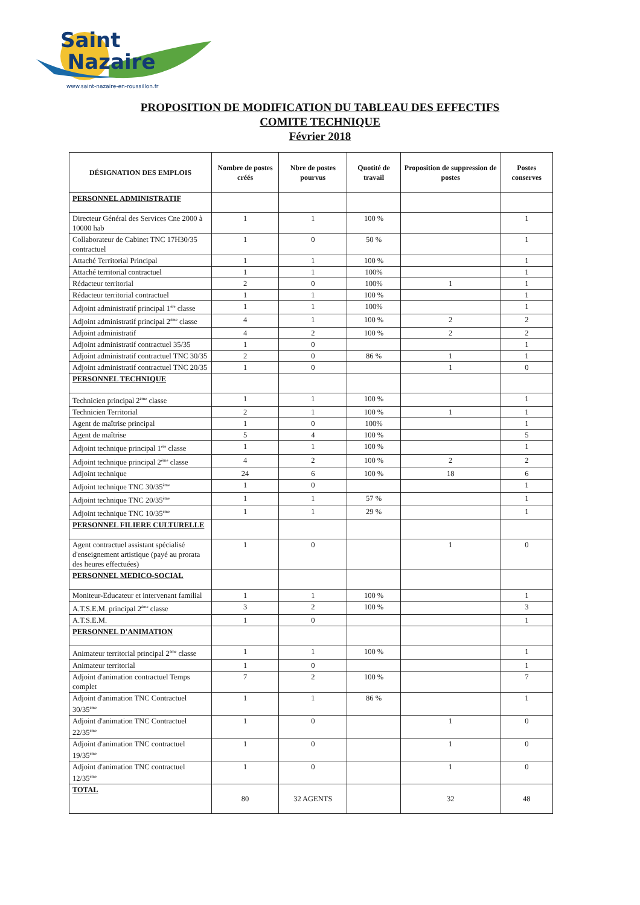Saint
Nazaire
www.saint-nazaire-en-roussillon.fr
PROPOSITION DE MODIFICATION DU TABLEAU DES EFFECTIFS
COMITE TECHNIQUE
Février 2018
| DÉSIGNATION DES EMPLOIS | Nombre de postes créés | Nbre de postes pourvus | Quotité de travail | Proposition de suppression de postes | Postes conserves |
| --- | --- | --- | --- | --- | --- |
| PERSONNEL ADMINISTRATIF | | | | | |
| Directeur Général des Services Cne 2000 à 10000 hab | 1 | 1 | 100 % | | 1 |
| Collaborateur de Cabinet TNC 17H30/35 contractuel | 1 | 0 | 50 % | | 1 |
| Attaché Territorial Principal | 1 | 1 | 100 % | | 1 |
| Attaché territorial contractuel | 1 | 1 | 100% | | 1 |
| Rédacteur territorial | 2 | 0 | 100% | 1 | 1 |
| Rédacteur territorial contractuel | 1 | 1 | 100 % | | 1 |
| Adjoint administratif principal 1<sup>ère</sup> classe | 1 | 1 | 100% | | 1 |
| Adjoint administratif principal 2<sup>ème</sup> classe | 4 | 1 | 100 % | 2 | 2 |
| Adjoint administratif | 4 | 2 | 100 % | 2 | 2 |
| Adjoint administratif contractuel 35/35 | 1 | 0 | | | 1 |
| Adjoint administratif contractuel TNC 30/35 | 2 | 0 | 86 % | 1 | 1 |
| Adjoint administratif contractuel TNC 20/35 | 1 | 0 | | 1 | 0 |
| PERSONNEL TECHNIQUE | | | | | |
| Technicien principal 2<sup>ème</sup> classe | 1 | 1 | 100 % | | 1 |
| Technicien Territorial | 2 | 1 | 100 % | 1 | 1 |
| Agent de maîtrise principal | 1 | 0 | 100% | | 1 |
| Agent de maîtrise | 5 | 4 | 100 % | | 5 |
| Adjoint technique principal 1<sup>ère</sup> classe | 1 | 1 | 100 % | | 1 |
| Adjoint technique principal 2<sup>ème</sup> classe | 4 | 2 | 100 % | 2 | 2 |
| Adjoint technique | 24 | 6 | 100 % | 18 | 6 |
| Adjoint technique TNC 30/35<sup>ème</sup> | 1 | 0 | | | 1 |
| Adjoint technique TNC 20/35<sup>ème</sup> | 1 | 1 | 57 % | | 1 |
| Adjoint technique TNC 10/35<sup>ème</sup> | 1 | 1 | 29 % | | 1 |
| PERSONNEL FILIERE CULTURELLE | | | | | |
| Agent contractuel assistant spécialisé d'enseignement artistique (payé au prorata des heures effectuées) | 1 | 0 | | 1 | 0 |
| PERSONNEL MEDICO-SOCIAL | | | | | |
| Moniteur-Educateur et intervenant familial | 1 | 1 | 100 % | | 1 |
| A.T.S.E.M. principal 2<sup>ème</sup> classe | 3 | 2 | 100 % | | 3 |
| A.T.S.E.M. | 1 | 0 | | | 1 |
| PERSONNEL D'ANIMATION | | | | | |
| Animateur territorial principal 2<sup>ème</sup> classe | 1 | 1 | 100 % | | 1 |
| Animateur territorial | 1 | 0 | | | 1 |
| Adjoint d'animation contractuel Temps complet | 7 | 2 | 100 % | | 7 |
| Adjoint d'animation TNC Contractuel 30/35<sup>ème</sup> | 1 | 1 | 86 % | | 1 |
| Adjoint d'animation TNC Contractuel 22/35<sup>ème</sup> | 1 | 0 | | 1 | 0 |
| Adjoint d'animation TNC contractuel 19/35<sup>ème</sup> | 1 | 0 | | 1 | 0 |
| Adjoint d'animation TNC contractuel 12/35<sup>ème</sup> | 1 | 0 | | 1 | 0 |
| TOTAL | 80 | 32 AGENTS | | 32 | 48 |